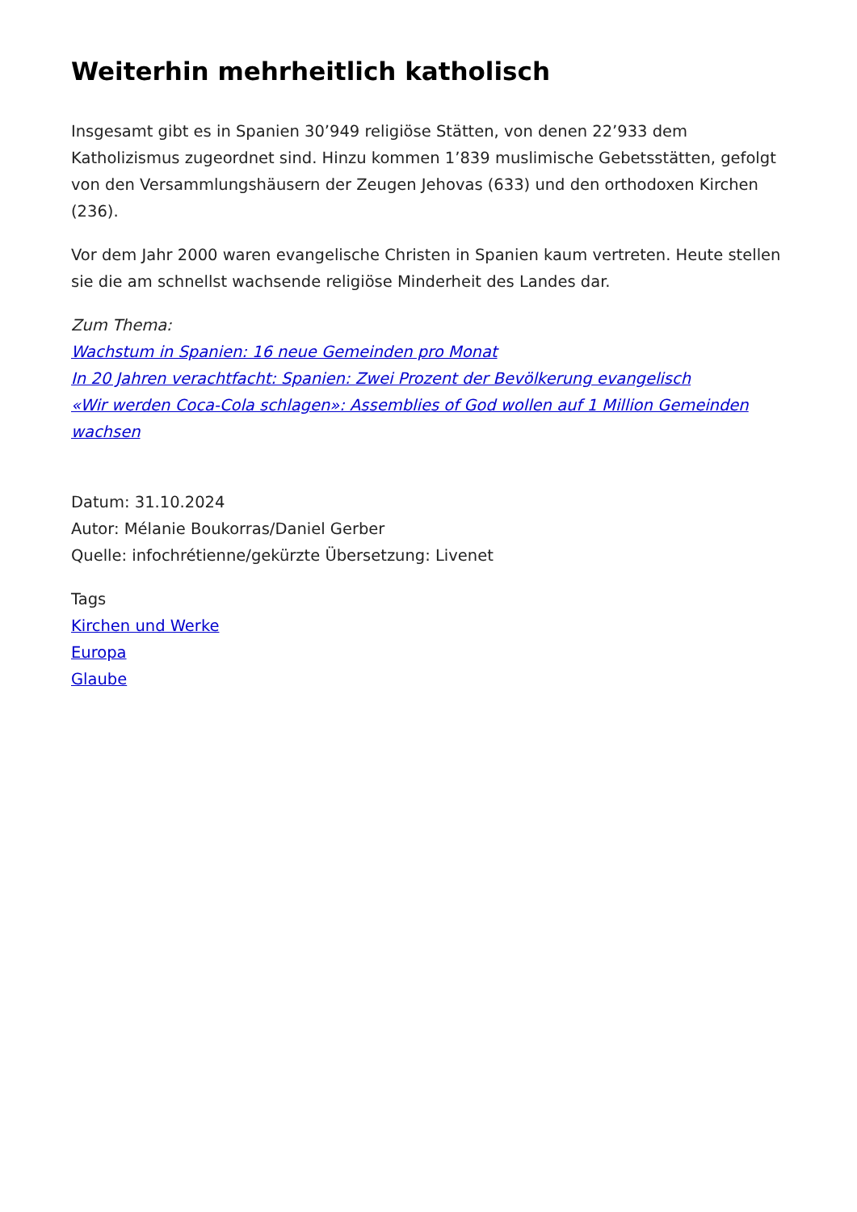Weiterhin mehrheitlich katholisch
Insgesamt gibt es in Spanien 30’949 religiöse Stätten, von denen 22’933 dem Katholizismus zugeordnet sind. Hinzu kommen 1’839 muslimische Gebetsstätten, gefolgt von den Versammlungshäusern der Zeugen Jehovas (633) und den orthodoxen Kirchen (236).
Vor dem Jahr 2000 waren evangelische Christen in Spanien kaum vertreten. Heute stellen sie die am schnellst wachsende religiöse Minderheit des Landes dar.
Zum Thema:
Wachstum in Spanien: 16 neue Gemeinden pro Monat
In 20 Jahren verachtfacht: Spanien: Zwei Prozent der Bevölkerung evangelisch
«Wir werden Coca-Cola schlagen»: Assemblies of God wollen auf 1 Million Gemeinden wachsen
Datum: 31.10.2024
Autor: Mélanie Boukorras/Daniel Gerber
Quelle: infochrétienne/gekürzte Übersetzung: Livenet
Tags
Kirchen und Werke
Europa
Glaube